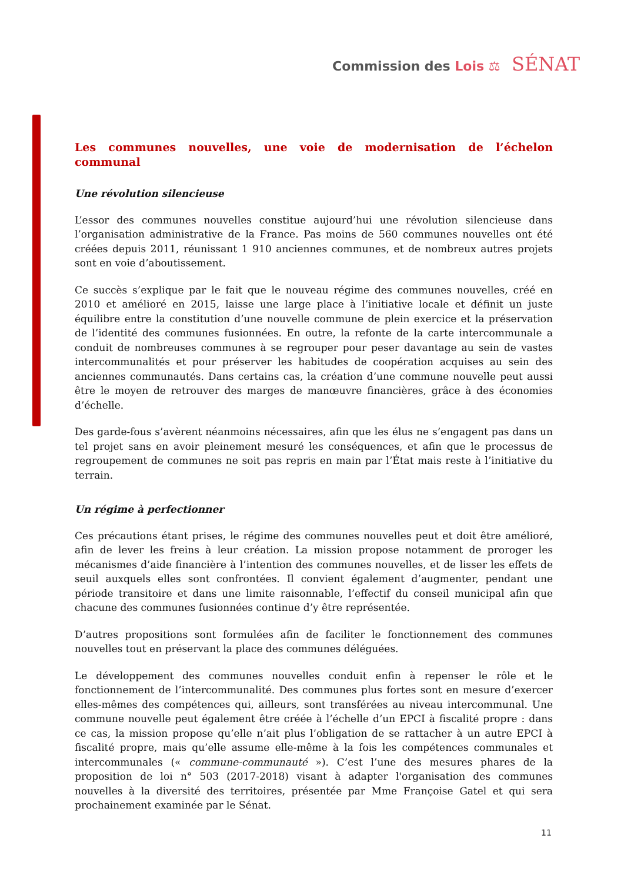Commission des Lois ⚖ SÉNAT
Les communes nouvelles, une voie de modernisation de l’échelon communal
Une révolution silencieuse
L’essor des communes nouvelles constitue aujourd’hui une révolution silencieuse dans l’organisation administrative de la France. Pas moins de 560 communes nouvelles ont été créées depuis 2011, réunissant 1 910 anciennes communes, et de nombreux autres projets sont en voie d’aboutissement.
Ce succès s’explique par le fait que le nouveau régime des communes nouvelles, créé en 2010 et amélioré en 2015, laisse une large place à l’initiative locale et définit un juste équilibre entre la constitution d’une nouvelle commune de plein exercice et la préservation de l’identité des communes fusionnées. En outre, la refonte de la carte intercommunale a conduit de nombreuses communes à se regrouper pour peser davantage au sein de vastes intercommunalités et pour préserver les habitudes de coopération acquises au sein des anciennes communautés. Dans certains cas, la création d’une commune nouvelle peut aussi être le moyen de retrouver des marges de manœuvre financières, grâce à des économies d’échelle.
Des garde-fous s’avèrent néanmoins nécessaires, afin que les élus ne s’engagent pas dans un tel projet sans en avoir pleinement mesuré les conséquences, et afin que le processus de regroupement de communes ne soit pas repris en main par l’État mais reste à l’initiative du terrain.
Un régime à perfectionner
Ces précautions étant prises, le régime des communes nouvelles peut et doit être amélioré, afin de lever les freins à leur création. La mission propose notamment de proroger les mécanismes d’aide financière à l’intention des communes nouvelles, et de lisser les effets de seuil auxquels elles sont confrontées. Il convient également d’augmenter, pendant une période transitoire et dans une limite raisonnable, l’effectif du conseil municipal afin que chacune des communes fusionnées continue d’y être représentée.
D’autres propositions sont formulées afin de faciliter le fonctionnement des communes nouvelles tout en préservant la place des communes déléguées.
Le développement des communes nouvelles conduit enfin à repenser le rôle et le fonctionnement de l’intercommunalité. Des communes plus fortes sont en mesure d’exercer elles-mêmes des compétences qui, ailleurs, sont transférées au niveau intercommunal. Une commune nouvelle peut également être créée à l’échelle d’un EPCI à fiscalité propre : dans ce cas, la mission propose qu’elle n’ait plus l’obligation de se rattacher à un autre EPCI à fiscalité propre, mais qu’elle assume elle-même à la fois les compétences communales et intercommunales (« commune-communauté »). C’est l’une des mesures phares de la proposition de loi n° 503 (2017-2018) visant à adapter l'organisation des communes nouvelles à la diversité des territoires, présentée par Mme Françoise Gatel et qui sera prochainement examinée par le Sénat.
11